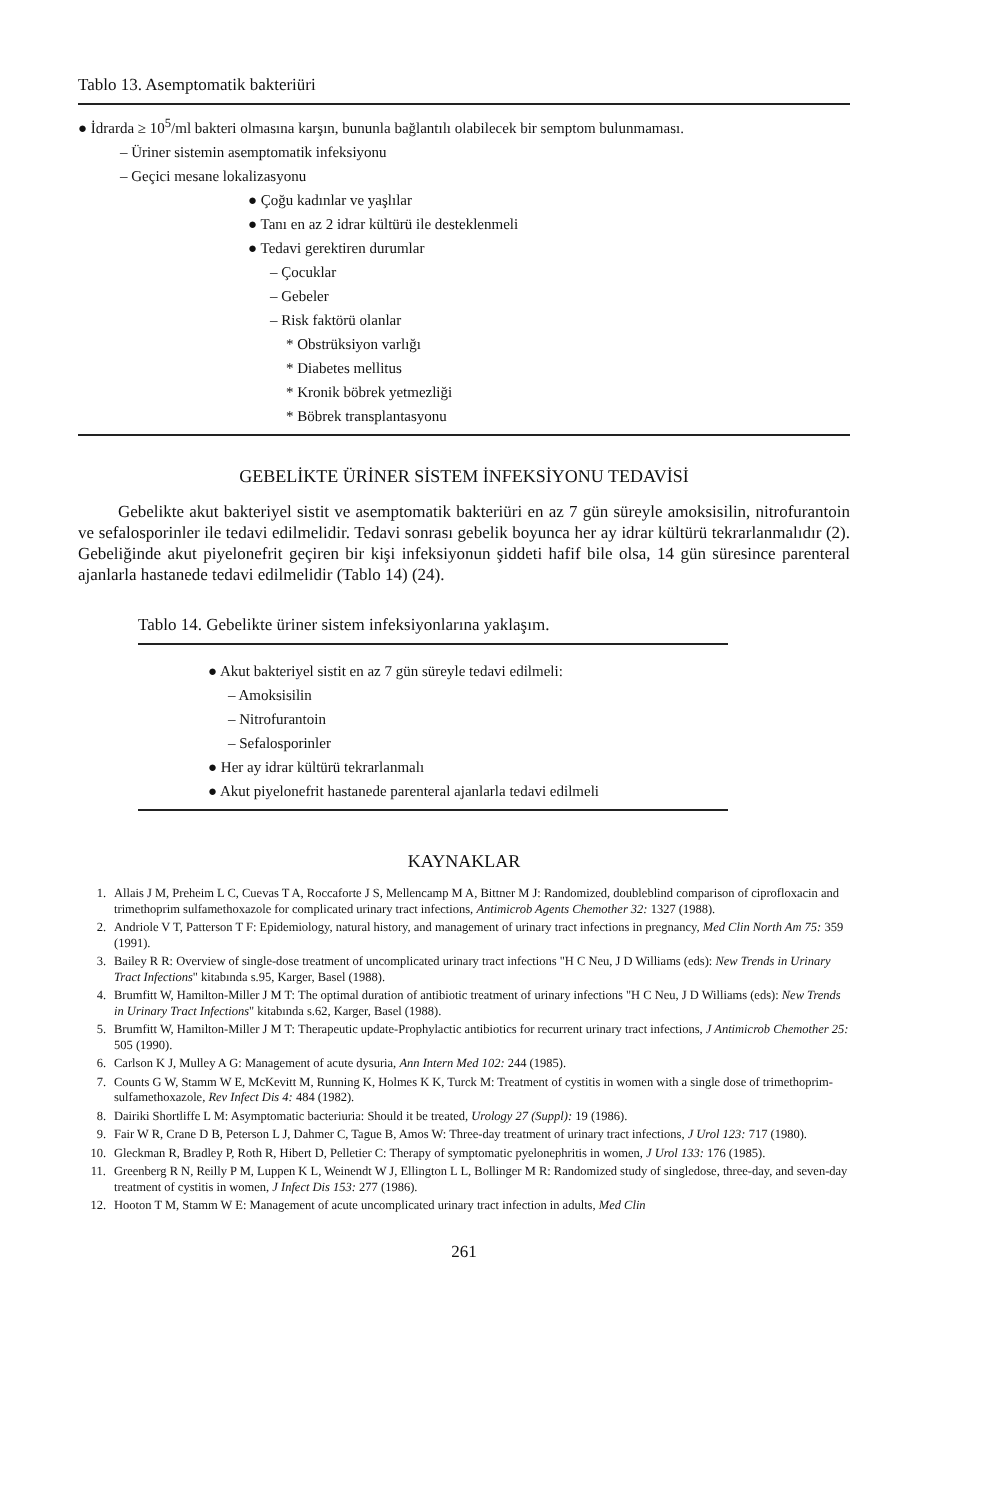Tablo 13. Asemptomatik bakteriüri
● İdrarda ≥ 10<sup>5</sup>/ml bakteri olmasına karşın, bununla bağlantılı olabilecek bir semptom bulunmaması.
– Üriner sistemin asemptomatik infeksiyonu
– Geçici mesane lokalizasyonu
● Çoğu kadınlar ve yaşlılar
● Tanı en az 2 idrar kültürü ile desteklenmeli
● Tedavi gerektiren durumlar
– Çocuklar
– Gebeler
– Risk faktörü olanlar
* Obstrüksiyon varlığı
* Diabetes mellitus
* Kronik böbrek yetmezliği
* Böbrek transplantasyonu
GEBELİKTE ÜRİNER SİSTEM İNFEKSİYONU TEDAVİSİ
Gebelikte akut bakteriyel sistit ve asemptomatik bakteriüri en az 7 gün süreyle amoksisilin, nitrofurantoin ve sefalosporinler ile tedavi edilmelidir. Tedavi sonrası gebelik boyunca her ay idrar kültürü tekrarlanmalıdır (2). Gebeliğinde akut piyelonefrit geçiren bir kişi infeksiyonun şiddeti hafif bile olsa, 14 gün süresince parenteral ajanlarla hastanede tedavi edilmelidir (Tablo 14) (24).
Tablo 14. Gebelikte üriner sistem infeksiyonlarına yaklaşım.
● Akut bakteriyel sistit en az 7 gün süreyle tedavi edilmeli:
– Amoksisilin
– Nitrofurantoin
– Sefalosporinler
● Her ay idrar kültürü tekrarlanmalı
● Akut piyelonefrit hastanede parenteral ajanlarla tedavi edilmeli
KAYNAKLAR
1. Allais J M, Preheim L C, Cuevas T A, Roccaforte J S, Mellencamp M A, Bittner M J: Randomized, doubleblind comparison of ciprofloxacin and trimethoprim sulfamethoxazole for complicated urinary tract infections, Antimicrob Agents Chemother 32: 1327 (1988).
2. Andriole V T, Patterson T F: Epidemiology, natural history, and management of urinary tract infections in pregnancy, Med Clin North Am 75: 359 (1991).
3. Bailey R R: Overview of single-dose treatment of uncomplicated urinary tract infections "H C Neu, J D Williams (eds): New Trends in Urinary Tract Infections" kitabında s.95, Karger, Basel (1988).
4. Brumfitt W, Hamilton-Miller J M T: The optimal duration of antibiotic treatment of urinary infections "H C Neu, J D Williams (eds): New Trends in Urinary Tract Infections" kitabında s.62, Karger, Basel (1988).
5. Brumfitt W, Hamilton-Miller J M T: Therapeutic update-Prophylactic antibiotics for recurrent urinary tract infections, J Antimicrob Chemother 25: 505 (1990).
6. Carlson K J, Mulley A G: Management of acute dysuria, Ann Intern Med 102: 244 (1985).
7. Counts G W, Stamm W E, McKevitt M, Running K, Holmes K K, Turck M: Treatment of cystitis in women with a single dose of trimethoprim-sulfamethoxazole, Rev Infect Dis 4: 484 (1982).
8. Dairiki Shortliffe L M: Asymptomatic bacteriuria: Should it be treated, Urology 27 (Suppl): 19 (1986).
9. Fair W R, Crane D B, Peterson L J, Dahmer C, Tague B, Amos W: Three-day treatment of urinary tract infections, J Urol 123: 717 (1980).
10. Gleckman R, Bradley P, Roth R, Hibert D, Pelletier C: Therapy of symptomatic pyelonephritis in women, J Urol 133: 176 (1985).
11. Greenberg R N, Reilly P M, Luppen K L, Weinendt W J, Ellington L L, Bollinger M R: Randomized study of singledose, three-day, and seven-day treatment of cystitis in women, J Infect Dis 153: 277 (1986).
12. Hooton T M, Stamm W E: Management of acute uncomplicated urinary tract infection in adults, Med Clin
261